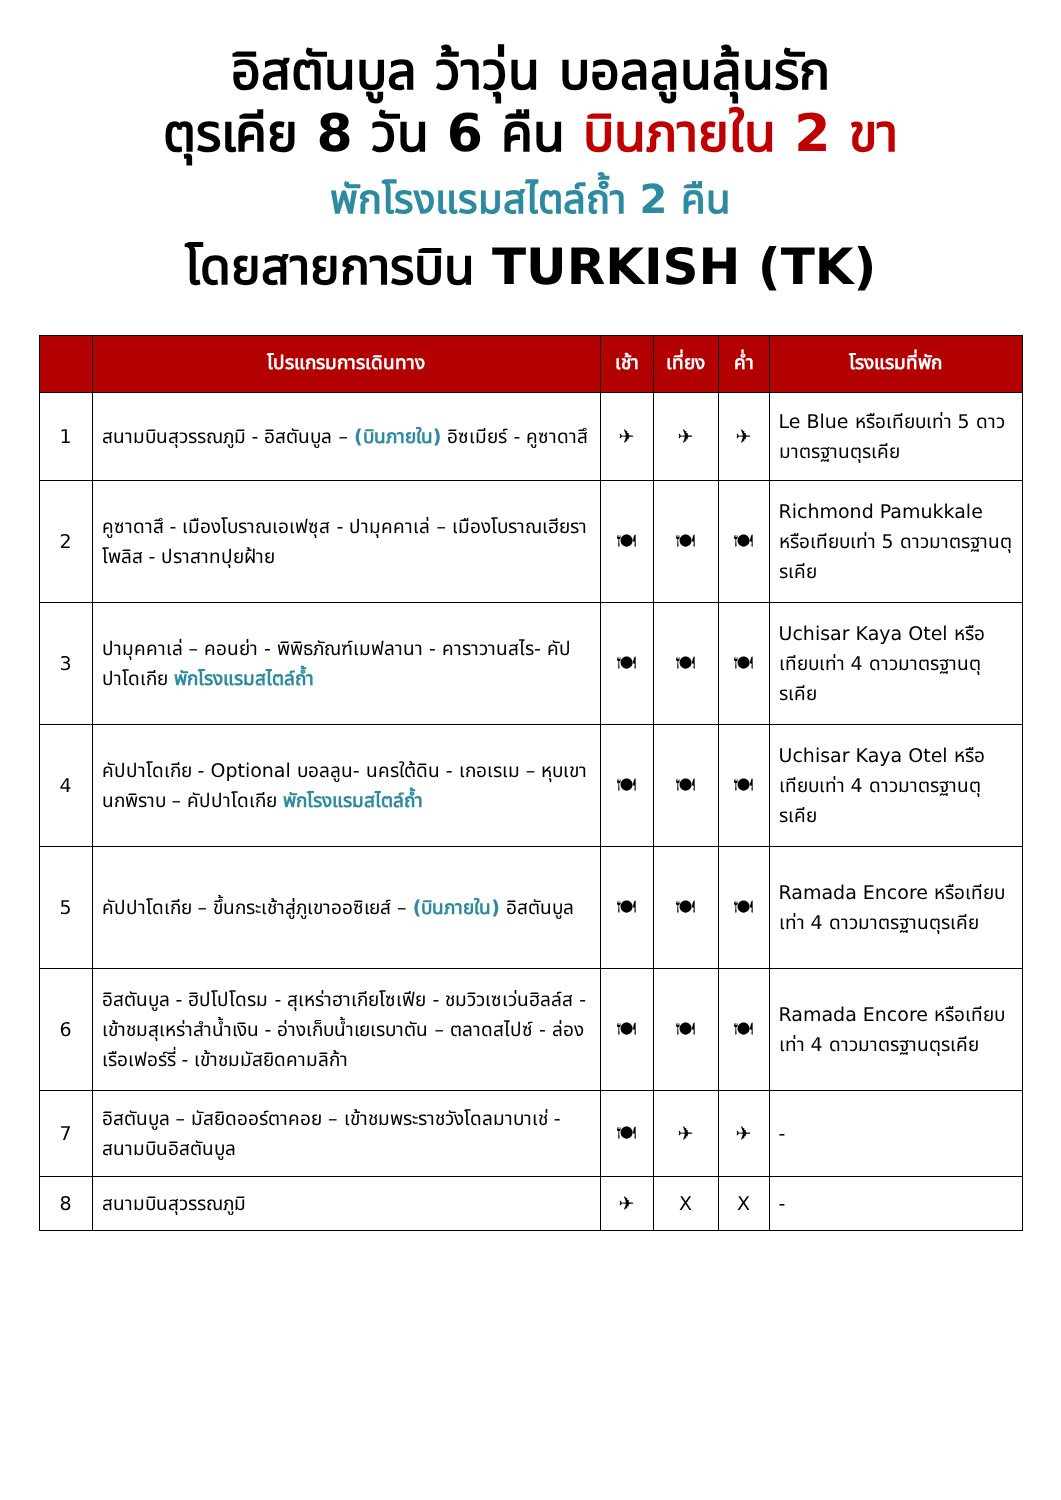อิสตันบูล ว้าวุ่น บอลลูนลุ้นรัก
ตุรเคีย 8 วัน 6 คืน บินภายใน 2 ขา
พักโรงแรมสไตล์ถ้ำ 2 คืน
โดยสายการบิน TURKISH (TK)
| | โปรแกรมการเดินทาง | เช้า | เที่ยง | ค่ำ | โรงแรมที่พัก |
| --- | --- | --- | --- | --- | --- |
| 1 | สนามบินสุวรรณภูมิ - อิสตันบูล – (บินภายใน) อิซเมียร์ - คูซาดาสึ | ✈ | ✈ | ✈ | Le Blue หรือเทียบเท่า 5 ดาวมาตรฐานตุรเคีย |
| 2 | คูซาดาสึ - เมืองโบราณเอเฟซุส - ปามุคคาเล่ – เมืองโบราณเฮียราโพลิส - ปราสาทปุยฝ้าย | 🍽 | 🍽 | 🍽 | Richmond Pamukkale หรือเทียบเท่า 5 ดาวมาตรฐานตุรเคีย |
| 3 | ปามุคคาเล่ – คอนย่า - พิพิธภัณฑ์เมฟลานา - คาราวานสไร- คัปปาโดเกีย พักโรงแรมสไตล์ถ้ำ | 🍽 | 🍽 | 🍽 | Uchisar Kaya Otel หรือเทียบเท่า 4 ดาวมาตรฐานตุรเคีย |
| 4 | คัปปาโดเกีย - Optional บอลลูน- นครใต้ดิน - เกอเรเม – หุบเขานกพิราบ – คัปปาโดเกีย พักโรงแรมสไตล์ถ้ำ | 🍽 | 🍽 | 🍽 | Uchisar Kaya Otel หรือเทียบเท่า 4 ดาวมาตรฐานตุรเคีย |
| 5 | คัปปาโดเกีย – ขึ้นกระเช้าสู่ภูเขาออซิเยส์ – (บินภายใน) อิสตันบูล | 🍽 | 🍽 | 🍽 | Ramada Encore หรือเทียบเท่า 4 ดาวมาตรฐานตุรเคีย |
| 6 | อิสตันบูล - ฮิปโปโดรม - สุเหร่าฮาเกียโซเฟีย - ชมวิวเซเว่นฮิลล์ส - เข้าชมสุเหร่าสำน้ำเงิน - อ่างเก็บน้ำเยเรบาตัน – ตลาดสไปซ์ - ล่องเรือเฟอร์รี่ - เข้าชมมัสยิดคามลิก้า | 🍽 | 🍽 | 🍽 | Ramada Encore หรือเทียบเท่า 4 ดาวมาตรฐานตุรเคีย |
| 7 | อิสตันบูล – มัสยิดออร์ตาคอย – เข้าชมพระราชวังโดลมาบาเช่ - สนามบินอิสตันบูล | 🍽 | ✈ | ✈ | - |
| 8 | สนามบินสุวรรณภูมิ | ✈ | X | X | - |